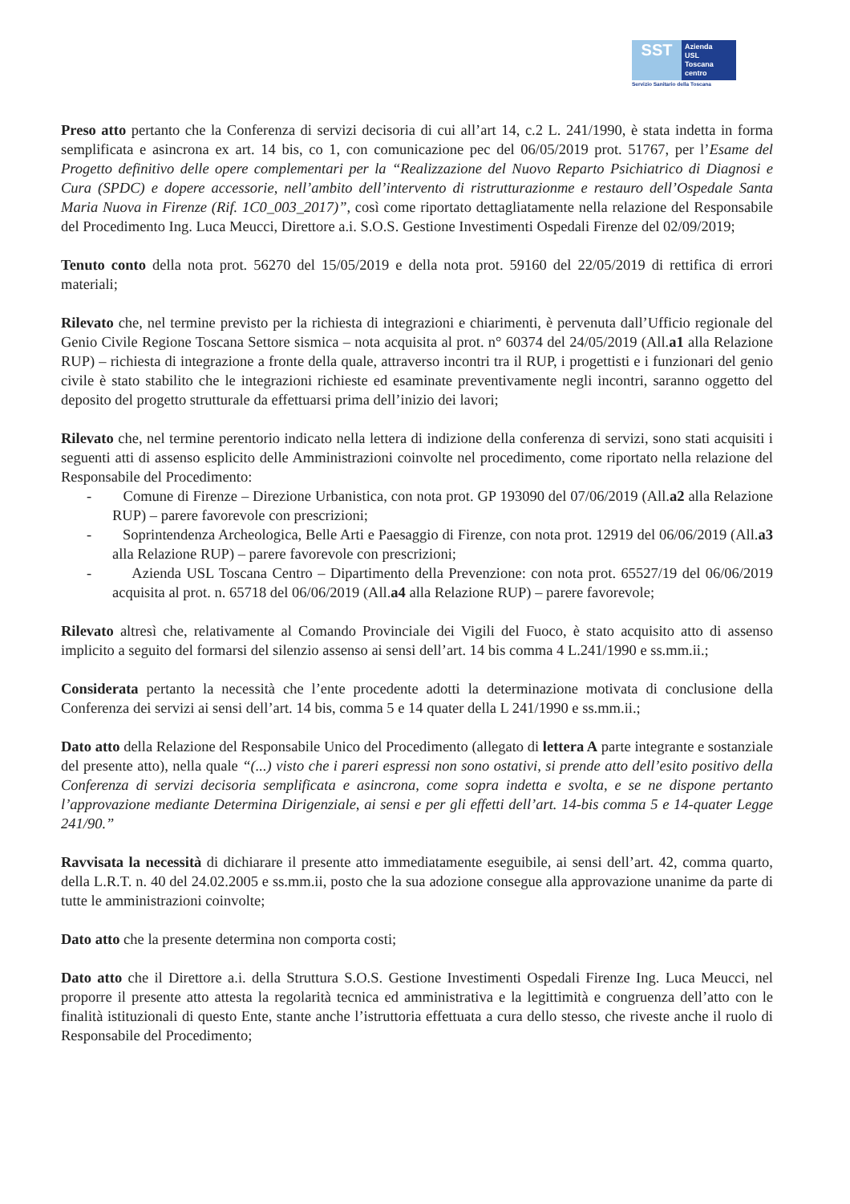SST
Azienda
USL
Toscana
centro
Servizio Sanitario della Toscana
Preso atto pertanto che la Conferenza di servizi decisoria di cui all’art 14, c.2 L. 241/1990, è stata indetta in forma semplificata e asincrona ex art. 14 bis, co 1, con comunicazione pec del 06/05/2019 prot. 51767, per l’Esame del Progetto definitivo delle opere complementari per la “Realizzazione del Nuovo Reparto Psichiatrico di Diagnosi e Cura (SPDC) e dopere accessorie, nell’ambito dell’intervento di ristrutturazionme e restauro dell’Ospedale Santa Maria Nuova in Firenze (Rif. 1C0_003_2017)”, così come riportato dettagliatamente nella relazione del Responsabile del Procedimento Ing. Luca Meucci, Direttore a.i. S.O.S. Gestione Investimenti Ospedali Firenze del 02/09/2019;
Tenuto conto della nota prot. 56270 del 15/05/2019 e della nota prot. 59160 del 22/05/2019 di rettifica di errori materiali;
Rilevato che, nel termine previsto per la richiesta di integrazioni e chiarimenti, è pervenuta dall’Ufficio regionale del Genio Civile Regione Toscana Settore sismica – nota acquisita al prot. n° 60374 del 24/05/2019 (All.a1 alla Relazione RUP) – richiesta di integrazione a fronte della quale, attraverso incontri tra il RUP, i progettisti e i funzionari del genio civile è stato stabilito che le integrazioni richieste ed esaminate preventivamente negli incontri, saranno oggetto del deposito del progetto strutturale da effettuarsi prima dell’inizio dei lavori;
Rilevato che, nel termine perentorio indicato nella lettera di indizione della conferenza di servizi, sono stati acquisiti i seguenti atti di assenso esplicito delle Amministrazioni coinvolte nel procedimento, come riportato nella relazione del Responsabile del Procedimento:
- Comune di Firenze – Direzione Urbanistica, con nota prot. GP 193090 del 07/06/2019 (All.a2 alla Relazione RUP) – parere favorevole con prescrizioni;
- Soprintendenza Archeologica, Belle Arti e Paesaggio di Firenze, con nota prot. 12919 del 06/06/2019 (All.a3 alla Relazione RUP) – parere favorevole con prescrizioni;
- Azienda USL Toscana Centro – Dipartimento della Prevenzione: con nota prot. 65527/19 del 06/06/2019 acquisita al prot. n. 65718 del 06/06/2019 (All.a4 alla Relazione RUP) – parere favorevole;
Rilevato altresì che, relativamente al Comando Provinciale dei Vigili del Fuoco, è stato acquisito atto di assenso implicito a seguito del formarsi del silenzio assenso ai sensi dell’art. 14 bis comma 4 L.241/1990 e ss.mm.ii.;
Considerata pertanto la necessità che l’ente procedente adotti la determinazione motivata di conclusione della Conferenza dei servizi ai sensi dell’art. 14 bis, comma 5 e 14 quater della L 241/1990 e ss.mm.ii.;
Dato atto della Relazione del Responsabile Unico del Procedimento (allegato di lettera A parte integrante e sostanziale del presente atto), nella quale “(...) visto che i pareri espressi non sono ostativi, si prende atto dell’esito positivo della Conferenza di servizi decisoria semplificata e asincrona, come sopra indetta e svolta, e se ne dispone pertanto l’approvazione mediante Determina Dirigenziale, ai sensi e per gli effetti dell’art. 14-bis comma 5 e 14-quater Legge 241/90.”
Ravvisata la necessità di dichiarare il presente atto immediatamente eseguibile, ai sensi dell’art. 42, comma quarto, della L.R.T. n. 40 del 24.02.2005 e ss.mm.ii, posto che la sua adozione consegue alla approvazione unanime da parte di tutte le amministrazioni coinvolte;
Dato atto che la presente determina non comporta costi;
Dato atto che il Direttore a.i. della Struttura S.O.S. Gestione Investimenti Ospedali Firenze Ing. Luca Meucci, nel proporre il presente atto attesta la regolarità tecnica ed amministrativa e la legittimità e congruenza dell’atto con le finalità istituzionali di questo Ente, stante anche l’istruttoria effettuata a cura dello stesso, che riveste anche il ruolo di Responsabile del Procedimento;